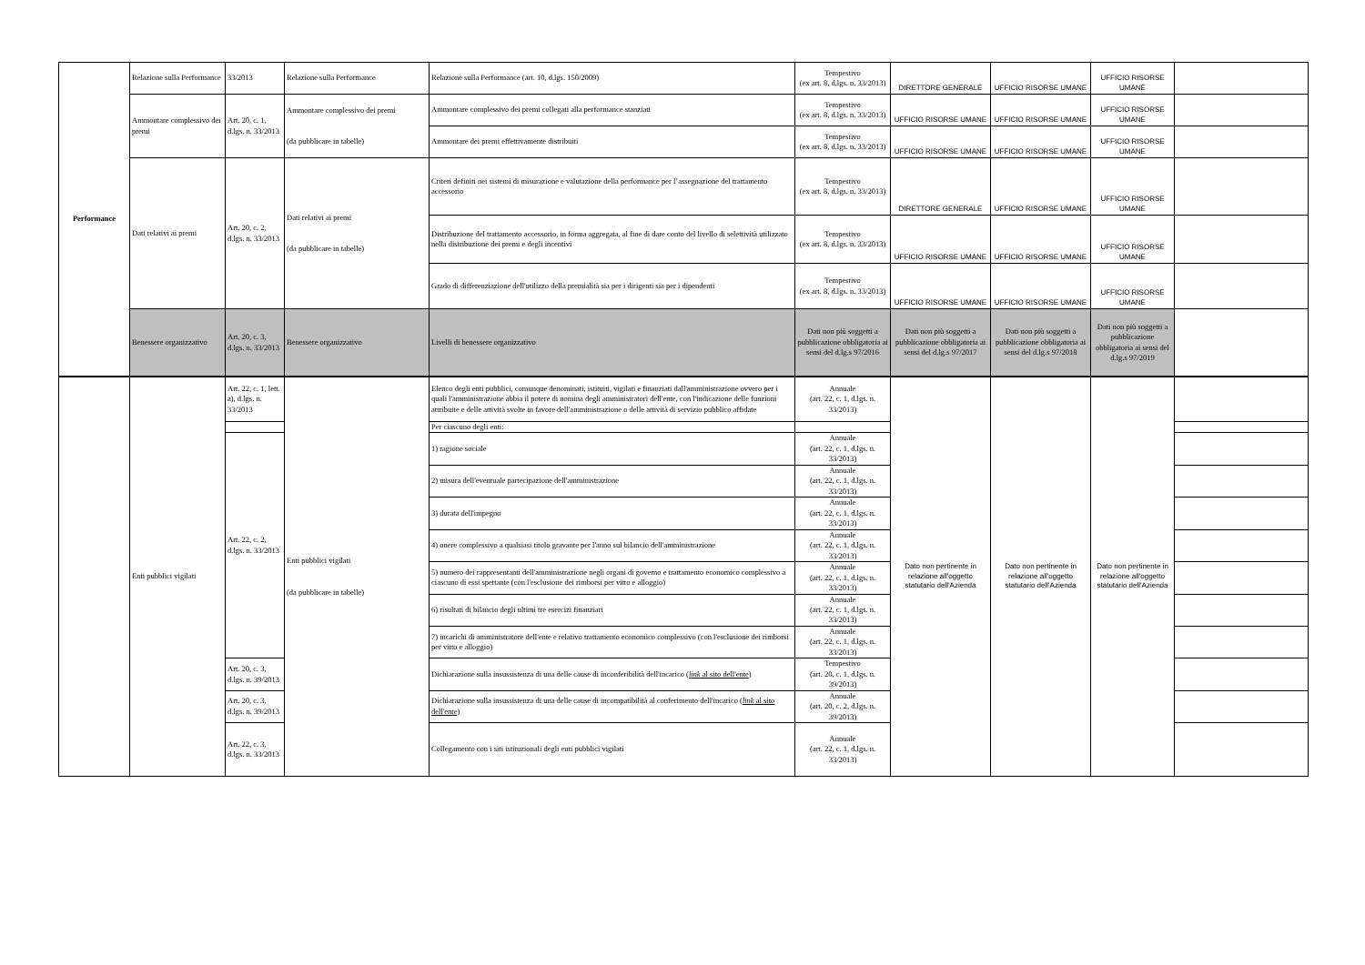| Performance | Relazione sulla Performance | 33/2013 | Relazione sulla Performance | Relazione sulla Performance (art. 10, d.lgs. 150/2009) | Tempestivo (ex art. 8, d.lgs. n. 33/2013) | DIRETTORE GENERALE | UFFICIO RISORSE UMANE | UFFICIO RISORSE UMANE | |
| | Ammontare complessivo dei premi | Art. 20, c. 1, d.lgs. n. 33/2013 | Ammontare complessivo dei premi (da pubblicare in tabelle) | Ammontare complessivo dei premi collegati alla performance stanziati | Tempestivo (ex art. 8, d.lgs. n. 33/2013) | UFFICIO RISORSE UMANE | UFFICIO RISORSE UMANE | UFFICIO RISORSE UMANE | |
| | | | | Ammontare dei premi effettivamente distribuiti | Tempestivo (ex art. 8, d.lgs. n. 33/2013) | UFFICIO RISORSE UMANE | UFFICIO RISORSE UMANE | UFFICIO RISORSE UMANE | |
| | Dati relativi ai premi | Art. 20, c. 2, d.lgs. n. 33/2013 | Dati relativi ai premi (da pubblicare in tabelle) | Criteri definiti nei sistemi di misurazione e valutazione della performance per l’assegnazione del trattamento accessorio | Tempestivo (ex art. 8, d.lgs. n. 33/2013) | DIRETTORE GENERALE | UFFICIO RISORSE UMANE | UFFICIO RISORSE UMANE | |
| | | | | Distribuzione del trattamento accessorio, in forma aggregata, al fine di dare conto del livello di selettività utilizzato nella distribuzione dei premi e degli incentivi | Tempestivo (ex art. 8, d.lgs. n. 33/2013) | UFFICIO RISORSE UMANE | UFFICIO RISORSE UMANE | UFFICIO RISORSE UMANE | |
| | | | | Grado di differenziazione dell'utilizzo della premialità sia per i dirigenti sia per i dipendenti | Tempestivo (ex art. 8, d.lgs. n. 33/2013) | UFFICIO RISORSE UMANE | UFFICIO RISORSE UMANE | UFFICIO RISORSE UMANE | |
| | Benessere organizzativo | Art. 20, c. 3, d.lgs. n. 33/2013 | Benessere organizzativo | Livelli di benessere organizzativo | Dati non più soggetti a pubblicazione obbligatoria ai sensi del d.lg.s 97/2016 | Dati non più soggetti a pubblicazione obbligatoria ai sensi del d.lg.s 97/2017 | Dati non più soggetti a pubblicazione obbligatoria ai sensi del d.lg.s 97/2018 | Dati non più soggetti a pubblicazione obbligatoria ai sensi del d.lg.s 97/2019 | |
| | Enti pubblici vigilati | Art. 22, c. 1, lett. a), d.lgs. n. 33/2013 | Enti pubblici vigilati (da pubblicare in tabelle) | Elenco degli enti pubblici, comunque denominati, istituiti, vigilati e finanziati dall'amministrazione ovvero per i quali l'amministrazione abbia il potere di nomina degli amministratori dell'ente, con l'indicazione delle funzioni attribuite e delle attività svolte in favore dell'amministrazione o delle attività di servizio pubblico affidate | Annuale (art. 22, c. 1, d.lgs. n. 33/2013) | Dato non pertinente in relazione all'oggetto statutario dell'Azienda | Dato non pertinente in relazione all'oggetto statutario dell'Azienda | Dato non pertinente in relazione all'oggetto statutario dell'Azienda | |
| | | | | Per ciascuno degli enti: | | | | | |
| | | Art. 22, c. 2, d.lgs. n. 33/2013 | | 1) ragione sociale | Annuale (art. 22, c. 1, d.lgs. n. 33/2013) | | | | |
| | | | | 2) misura dell'eventuale partecipazione dell'amministrazione | Annuale (art. 22, c. 1, d.lgs. n. 33/2013) | | | | |
| | | | | 3) durata dell'impegno | Annuale (art. 22, c. 1, d.lgs. n. 33/2013) | | | | |
| | | | | 4) onere complessivo a qualsiasi titolo gravante per l'anno sul bilancio dell'amministrazione | Annuale (art. 22, c. 1, d.lgs. n. 33/2013) | | | | |
| | | | | 5) numero dei rappresentanti dell'amministrazione negli organi di governo e trattamento economico complessivo a ciascuno di essi spettante (con l'esclusione dei rimborsi per vitto e alloggio) | Annuale (art. 22, c. 1, d.lgs. n. 33/2013) | | | | |
| | | | | 6) risultati di bilancio degli ultimi tre esercizi finanziari | Annuale (art. 22, c. 1, d.lgs. n. 33/2013) | | | | |
| | | | | 7) incarichi di amministratore dell'ente e relativo trattamento economico complessivo (con l'esclusione dei rimborsi per vitto e alloggio) | Annuale (art. 22, c. 1, d.lgs. n. 33/2013) | | | | |
| | | Art. 20, c. 3, d.lgs. n. 39/2013 | | Dichiarazione sulla insussistenza di una delle cause di inconferibilità dell'incarico ( link al sito dell'ente ) | Tempestivo (art. 20, c. 1, d.lgs. n. 39/2013) | | | | |
| | | Art. 20, c. 3, d.lgs. n. 39/2013 | | Dichiarazione sulla insussistenza di una delle cause di incompatibilità al conferimento dell'incarico ( link al sito dell'ente ) | Annuale (art. 20, c. 2, d.lgs. n. 39/2013) | | | | |
| | | Art. 22, c. 3, d.lgs. n. 33/2013 | | Collegamento con i siti istituzionali degli enti pubblici vigilati | Annuale (art. 22, c. 1, d.lgs. n. 33/2013) | | | | |